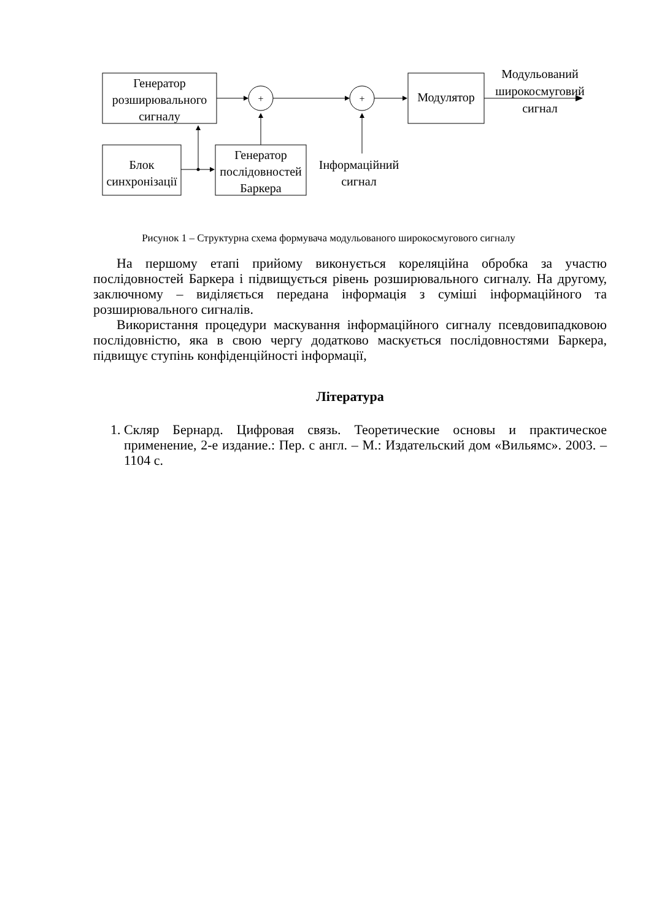+
+
Генератор розширювального сигналу
Блок синхронізації
Генератор послідовностей Баркера
Модулятор
Інформаційний сигнал
Модульований широкосмуговий сигнал
Рисунок 1 – Структурна схема формувача модульованого широкосмугового сигналу
На першому етапі прийому виконується кореляційна обробка за участю послідовностей Баркера і підвищується рівень розширювального сигналу. На другому, заключному – виділяється передана інформація з суміші інформаційного та розширювального сигналів.
Використання процедури маскування інформаційного сигналу псевдовипадковою послідовністю, яка в свою чергу додатково маскується послідовностями Баркера, підвищує ступінь конфіденційності інформації,
Література
1. Скляр Бернард. Цифровая связь. Теоретические основы и практическое применение, 2-е издание.: Пер. с англ. – М.: Издательский дом «Вильямс». 2003. – 1104 с.